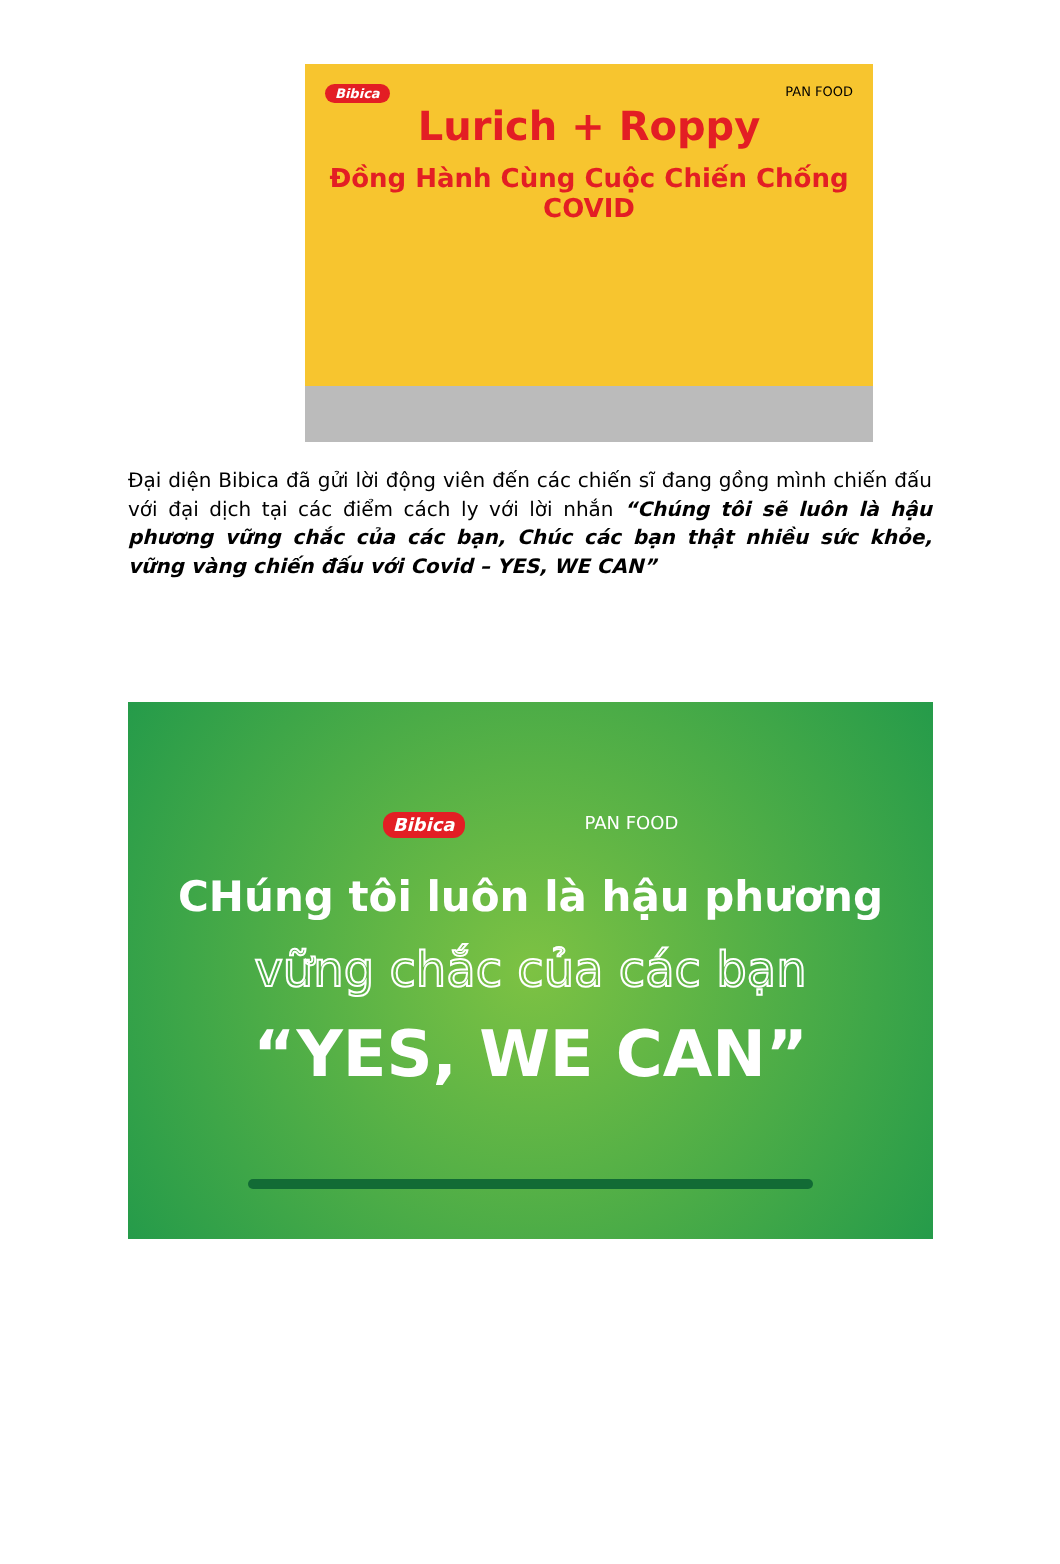Bibica PAN FOOD
Lurich + Roppy
Đồng Hành Cùng Cuộc Chiến Chống COVID
Đại diện Bibica đã gửi lời động viên đến các chiến sĩ đang gồng mình chiến đấu với đại dịch tại các điểm cách ly với lời nhắn “Chúng tôi sẽ luôn là hậu phương vững chắc của các bạn, Chúc các bạn thật nhiều sức khỏe, vững vàng chiến đấu với Covid – YES, WE CAN”
Bibica PAN FOOD
CHúng tôi luôn là hậu phương
vững chắc của các bạn
“YES, WE CAN”